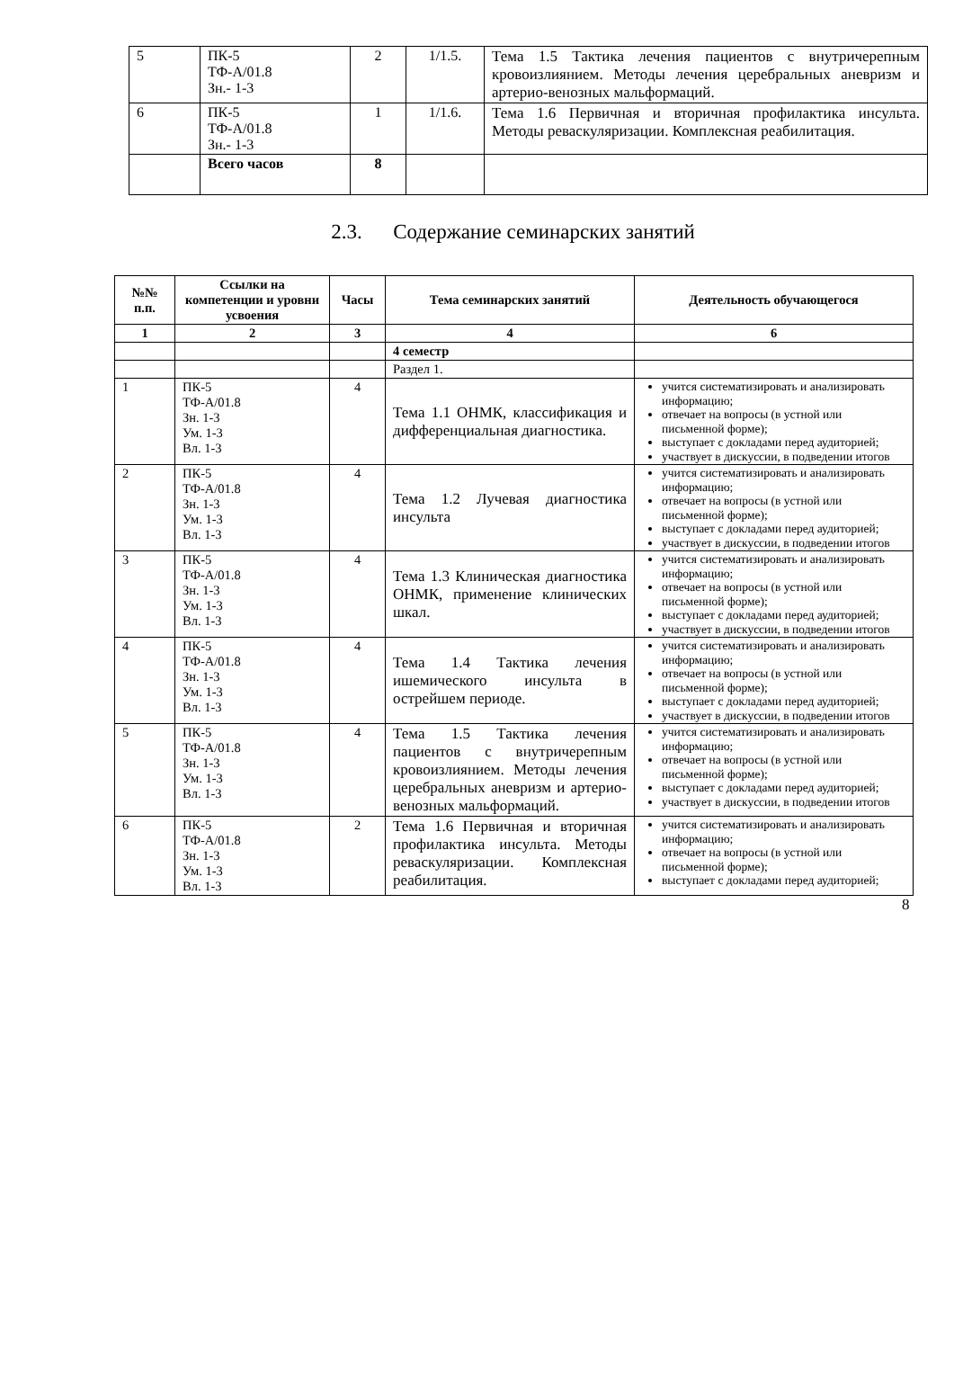| 5 | ПК-5 ТФ-А/01.8 Зн.- 1-3 | 2 | 1/1.5. | Тема 1.5 Тактика лечения пациентов с внутричерепным кровоизлиянием. Методы лечения церебральных аневризм и артерио-венозных мальформаций. |
| 6 | ПК-5 ТФ-А/01.8 Зн.- 1-3 | 1 | 1/1.6. | Тема 1.6 Первичная и вторичная профилактика инсульта. Методы реваскуляризации. Комплексная реабилитация. |
| | Всего часов | 8 | | |
2.3. Содержание семинарских занятий
| №№ п.п. | Ссылки на компетенции и уровни усвоения | Часы | Тема семинарских занятий | Деятельность обучающегося |
| --- | --- | --- | --- | --- |
| 1 | 2 | 3 | 4 | 6 |
| | | | 4 семестр | |
| | | | Раздел 1. | |
| 1 | ПК-5 ТФ-А/01.8 Зн. 1-3 Ум. 1-3 Вл. 1-3 | 4 | Тема 1.1 ОНМК, классификация и дифференциальная диагностика. | учится систематизировать и анализировать информацию; отвечает на вопросы (в устной или письменной форме); выступает с докладами перед аудиторией; участвует в дискуссии, в подведении итогов |
| 2 | ПК-5 ТФ-А/01.8 Зн. 1-3 Ум. 1-3 Вл. 1-3 | 4 | Тема 1.2 Лучевая диагностика инсульта | учится систематизировать и анализировать информацию; отвечает на вопросы (в устной или письменной форме); выступает с докладами перед аудиторией; участвует в дискуссии, в подведении итогов |
| 3 | ПК-5 ТФ-А/01.8 Зн. 1-3 Ум. 1-3 Вл. 1-3 | 4 | Тема 1.3 Клиническая диагностика ОНМК, применение клинических шкал. | учится систематизировать и анализировать информацию; отвечает на вопросы (в устной или письменной форме); выступает с докладами перед аудиторией; участвует в дискуссии, в подведении итогов |
| 4 | ПК-5 ТФ-А/01.8 Зн. 1-3 Ум. 1-3 Вл. 1-3 | 4 | Тема 1.4 Тактика лечения ишемического инсульта в острейшем периоде. | учится систематизировать и анализировать информацию; отвечает на вопросы (в устной или письменной форме); выступает с докладами перед аудиторией; участвует в дискуссии, в подведении итогов |
| 5 | ПК-5 ТФ-А/01.8 Зн. 1-3 Ум. 1-3 Вл. 1-3 | 4 | Тема 1.5 Тактика лечения пациентов с внутричерепным кровоизлиянием. Методы лечения церебральных аневризм и артерио-венозных мальформаций. | учится систематизировать и анализировать информацию; отвечает на вопросы (в устной или письменной форме); выступает с докладами перед аудиторией; участвует в дискуссии, в подведении итогов |
| 6 | ПК-5 ТФ-А/01.8 Зн. 1-3 Ум. 1-3 Вл. 1-3 | 2 | Тема 1.6 Первичная и вторичная профилактика инсульта. Методы реваскуляризации. Комплексная реабилитация. | учится систематизировать и анализировать информацию; отвечает на вопросы (в устной или письменной форме); выступает с докладами перед аудиторией; |
8